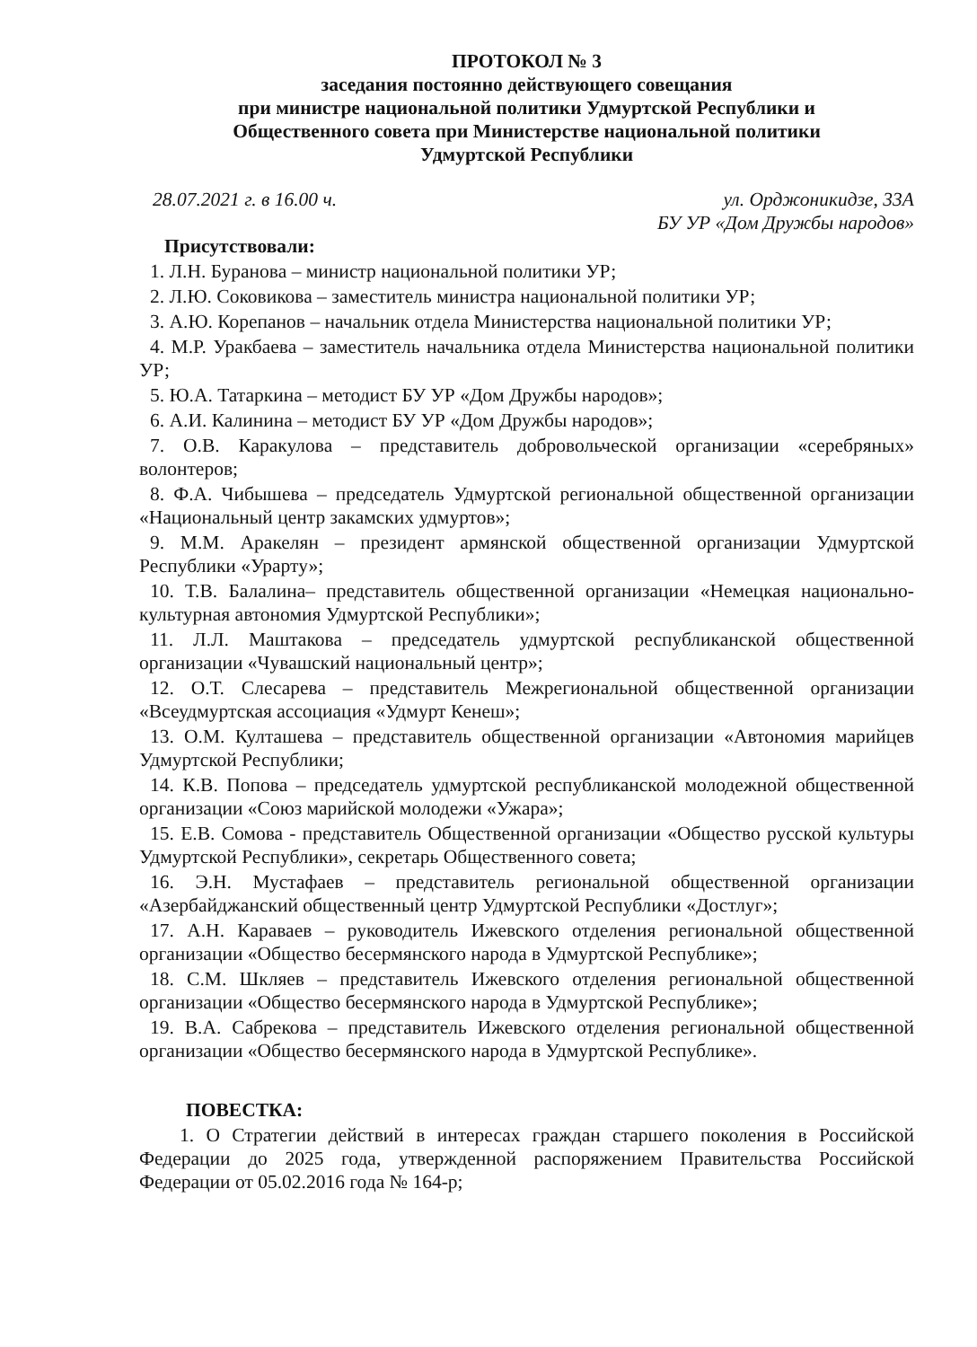ПРОТОКОЛ № 3
заседания постоянно действующего совещания
при министре национальной политики Удмуртской Республики и
Общественного совета при Министерстве национальной политики
Удмуртской Республики
28.07.2021 г. в 16.00 ч. ул. Орджоникидзе, 33А
БУ УР «Дом Дружбы народов»
Присутствовали:
1. Л.Н. Буранова – министр национальной политики УР;
2. Л.Ю. Соковикова – заместитель министра национальной политики УР;
3. А.Ю. Корепанов – начальник отдела Министерства национальной политики УР;
4. М.Р. Уракбаева – заместитель начальника отдела Министерства национальной политики УР;
5. Ю.А. Татаркина – методист БУ УР «Дом Дружбы народов»;
6. А.И. Калинина – методист БУ УР «Дом Дружбы народов»;
7. О.В. Каракулова – представитель добровольческой организации «серебряных» волонтеров;
8. Ф.А. Чибышева – председатель Удмуртской региональной общественной организации «Национальный центр закамских удмуртов»;
9. М.М. Аракелян – президент армянской общественной организации Удмуртской Республики «Урарту»;
10. Т.В. Балалина– представитель общественной организации «Немецкая национально-культурная автономия Удмуртской Республики»;
11. Л.Л. Маштакова – председатель удмуртской республиканской общественной организации «Чувашский национальный центр»;
12. О.Т. Слесарева – представитель Межрегиональной общественной организации «Всеудмуртская ассоциация «Удмурт Кенеш»;
13. О.М. Култашева – представитель общественной организации «Автономия марийцев Удмуртской Республики;
14. К.В. Попова – председатель удмуртской республиканской молодежной общественной организации «Союз марийской молодежи «Ужара»;
15. Е.В. Сомова - представитель Общественной организации «Общество русской культуры Удмуртской Республики», секретарь Общественного совета;
16. Э.Н. Мустафаев – представитель региональной общественной организации «Азербайджанский общественный центр Удмуртской Республики «Достлуг»;
17. А.Н. Караваев – руководитель Ижевского отделения региональной общественной организации «Общество бесермянского народа в Удмуртской Республике»;
18. С.М. Шкляев – представитель Ижевского отделения региональной общественной организации «Общество бесермянского народа в Удмуртской Республике»;
19. В.А. Сабрекова – представитель Ижевского отделения региональной общественной организации «Общество бесермянского народа в Удмуртской Республике».
ПОВЕСТКА:
1. О Стратегии действий в интересах граждан старшего поколения в Российской Федерации до 2025 года, утвержденной распоряжением Правительства Российской Федерации от 05.02.2016 года № 164-р;